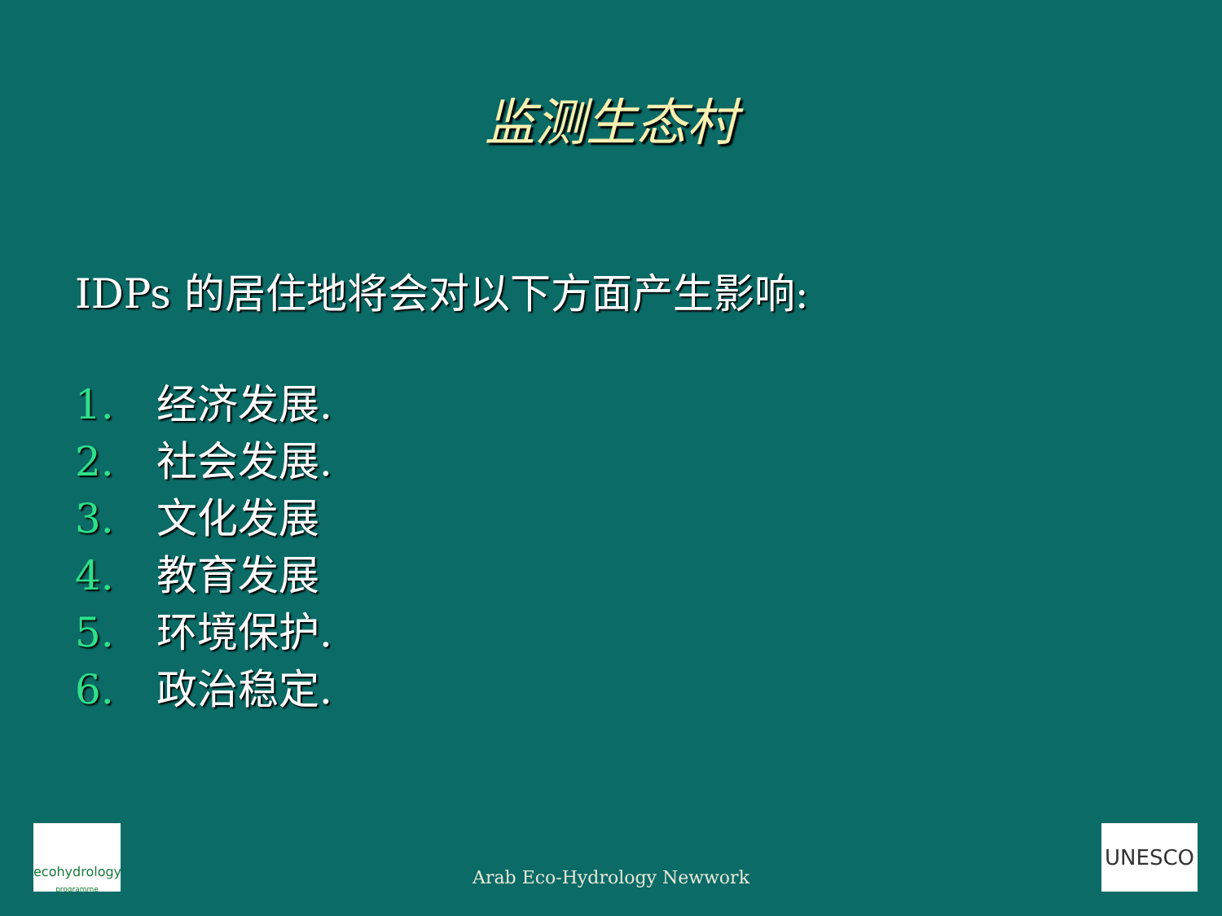监测生态村
IDPs 的居住地将会对以下方面产生影响:
1. 经济发展.
2. 社会发展.
3. 文化发展
4. 教育发展
5. 环境保护.
6. 政治稳定.
ecohydrology
programme
Arab Eco-Hydrology Newwork UNESCO